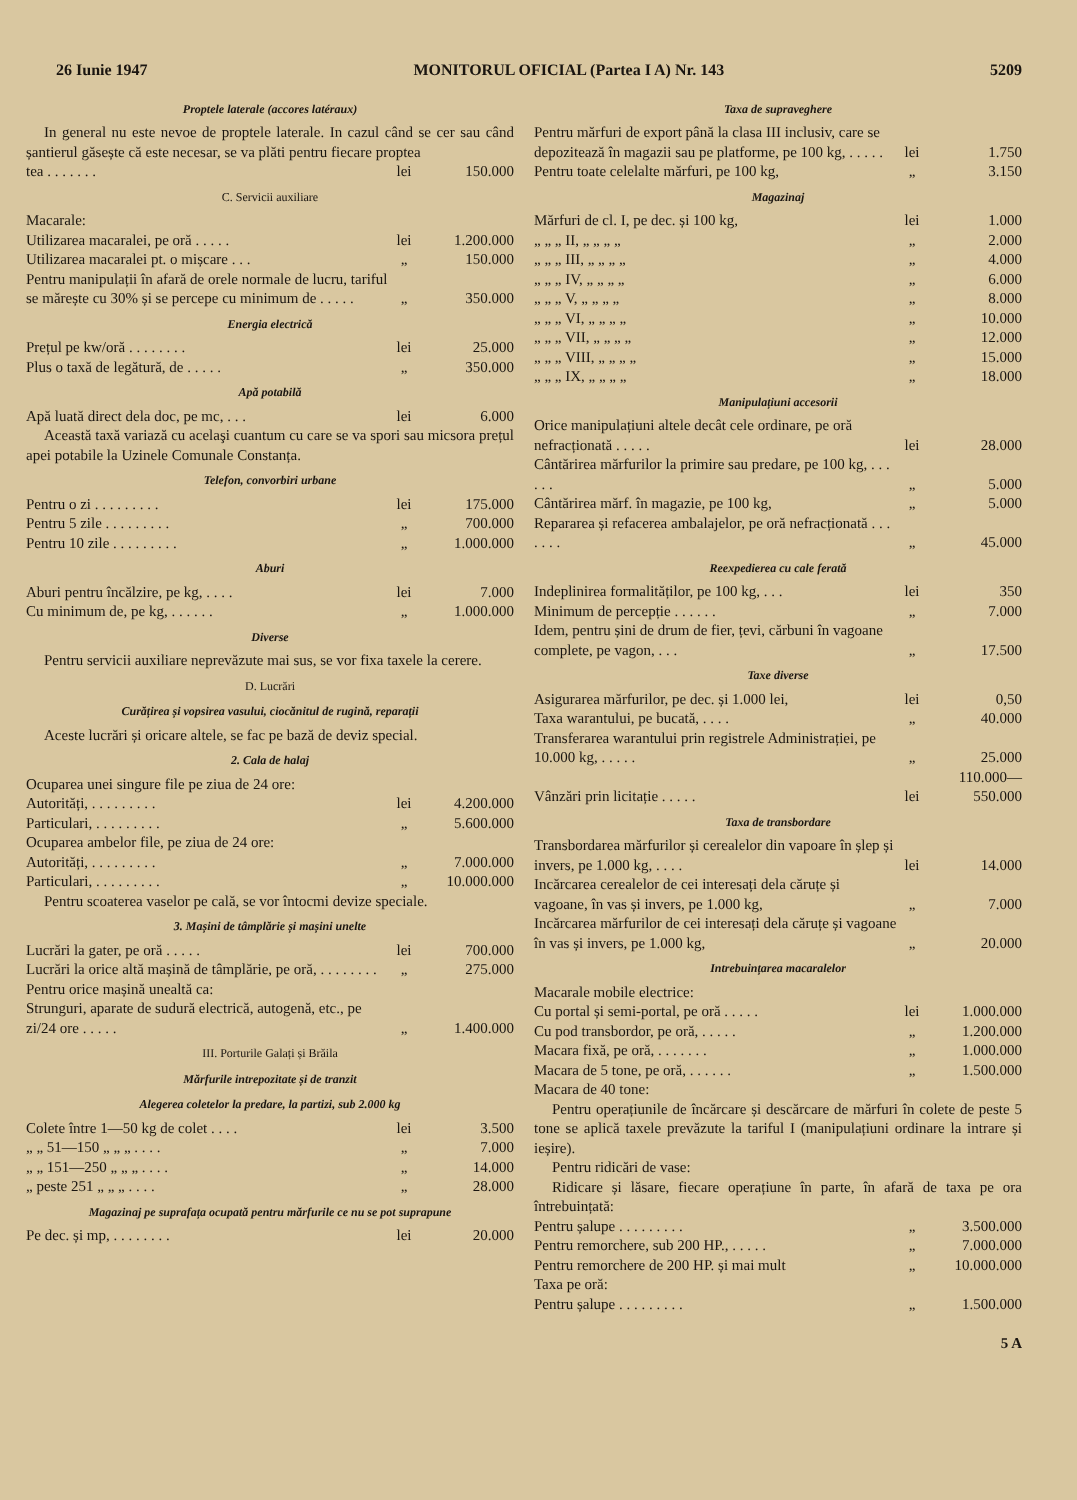26 Iunie 1947 MONITORUL OFICIAL (Partea I A) Nr. 143 5209
Proptele laterale (accores latéraux)
In general nu este nevoe de proptele laterale. In cazul când se cer sau când șantierul găsește că este necesar, se va plăti pentru fiecare propteа
| tea . . . . . . . | lei | 150.000 |
C. Servicii auxiliare
| Macarale: | | |
| Utilizarea macaralei, pe oră . . . . . | lei | 1.200.000 |
| Utilizarea macaralei pt. o mișcare . . . | „ | 150.000 |
| Pentru manipulații în afară de orele normale de lucru, tariful se mărește cu 30% și se percepe cu minimum de . . . . . | „ | 350.000 |
Energia electrică
| Prețul pe kw/oră . . . . . . . . | lei | 25.000 |
| Plus o taxă de legătură, de . . . . . | „ | 350.000 |
Apă potabilă
| Apă luată direct dela doc, pe mc, . . . | lei | 6.000 |
Această taxă variază cu acelaşi cuantum cu care se va spori sau micsora prețul apei potabile la Uzinele Comunale Constanța.
Telefon, convorbiri urbane
| Pentru o zi . . . . . . . . . | lei | 175.000 |
| Pentru 5 zile . . . . . . . . . | „ | 700.000 |
| Pentru 10 zile . . . . . . . . . | „ | 1.000.000 |
Aburi
| Aburi pentru încălzire, pe kg, . . . . | lei | 7.000 |
| Cu minimum de, pe kg, . . . . . . | „ | 1.000.000 |
Diverse
Pentru servicii auxiliare neprevăzute mai sus, se vor fixa taxele la cerere.
D. Lucrări
Curățirea și vopsirea vasului, ciocănitul de rugină, reparații
Aceste lucrări și oricare altele, se fac pe bază de deviz special.
2. Cala de halaj
| Ocuparea unei singure file pe ziua de 24 ore: | | |
| Autorități, . . . . . . . . . | lei | 4.200.000 |
| Particulari, . . . . . . . . . | „ | 5.600.000 |
| Ocuparea ambelor file, pe ziua de 24 ore: | | |
| Autorități, . . . . . . . . . | „ | 7.000.000 |
| Particulari, . . . . . . . . . | „ | 10.000.000 |
Pentru scoaterea vaselor pe cală, se vor întocmi devize speciale.
3. Mașini de tâmplărie și mașini unelte
| Lucrări la gater, pe oră . . . . . | lei | 700.000 |
| Lucrări la orice altă mașină de tâmplărie, pe oră, . . . . . . . . | „ | 275.000 |
| Pentru orice mașină unealtă ca: | | |
| Strunguri, aparate de sudură electrică, autogenă, etc., pe zi/24 ore . . . . . | „ | 1.400.000 |
III. Porturile Galați și Brăila
Mărfurile intrepozitate și de tranzit
Alegerea coletelor la predare, la partizi, sub 2.000 kg
| Colete între 1—50 kg de colet . . . . | lei | 3.500 |
| „ „ 51—150 „ „ „ . . . . | „ | 7.000 |
| „ „ 151—250 „ „ „ . . . . | „ | 14.000 |
| „ peste 251 „ „ „ . . . . | „ | 28.000 |
Magazinaj pe suprafața ocupată pentru mărfurile ce nu se pot suprapune
| Pe dec. și mp, . . . . . . . . | lei | 20.000 |
Taxa de supraveghere
| Pentru mărfuri de export până la clasa III inclusiv, care se depozitează în magazii sau pe platforme, pe 100 kg, . . . . . | lei | 1.750 |
| Pentru toate celelalte mărfuri, pe 100 kg, | „ | 3.150 |
Magazinaj
| Mărfuri de cl. I, pe dec. și 100 kg, | lei | 1.000 |
| „ „ „ II, „ „ „ „ | „ | 2.000 |
| „ „ „ III, „ „ „ „ | „ | 4.000 |
| „ „ „ IV, „ „ „ „ | „ | 6.000 |
| „ „ „ V, „ „ „ „ | „ | 8.000 |
| „ „ „ VI, „ „ „ „ | „ | 10.000 |
| „ „ „ VII, „ „ „ „ | „ | 12.000 |
| „ „ „ VIII, „ „ „ „ | „ | 15.000 |
| „ „ „ IX, „ „ „ „ | „ | 18.000 |
Manipulațiuni accesorii
| Orice manipulațiuni altele decât cele ordinare, pe oră nefracționată . . . . . | lei | 28.000 |
| Cântărirea mărfurilor la primire sau predare, pe 100 kg, . . . . . . | „ | 5.000 |
| Cântărirea mărf. în magazie, pe 100 kg, | „ | 5.000 |
| Repararea și refacerea ambalajelor, pe oră nefracționată . . . . . . . | „ | 45.000 |
Reexpedierea cu cale ferată
| Indeplinirea formalităților, pe 100 kg, . . . | lei | 350 |
| Minimum de percepție . . . . . . | „ | 7.000 |
| Idem, pentru șini de drum de fier, țevi, cărbuni în vagoane complete, pe vagon, . . . | „ | 17.500 |
Taxe diverse
| Asigurarea mărfurilor, pe dec. și 1.000 lei, | lei | 0,50 |
| Taxa warantului, pe bucată, . . . . | „ | 40.000 |
| Transferarea warantului prin registrele Administrației, pe 10.000 kg, . . . . . | „ | 25.000 |
| Vânzări prin licitație . . . . . | lei | 110.000—550.000 |
Taxa de transbordare
| Transbordarea mărfurilor și cerealelor din vapoare în șlep și invers, pe 1.000 kg, . . . . | lei | 14.000 |
| Incărcarea cerealelor de cei interesați dela căruțe și vagoane, în vas și invers, pe 1.000 kg, | „ | 7.000 |
| Incărcarea mărfurilor de cei interesați dela căruțe și vagoane în vas și invers, pe 1.000 kg, | „ | 20.000 |
Intrebuințarea macaralelor
| Macarale mobile electrice: | | |
| Cu portal și semi-portal, pe oră . . . . . | lei | 1.000.000 |
| Cu pod transbordor, pe oră, . . . . . | „ | 1.200.000 |
| Macara fixă, pe oră, . . . . . . . | „ | 1.000.000 |
| Macara de 5 tone, pe oră, . . . . . . | „ | 1.500.000 |
| Macara de 40 tone: | | |
Pentru operațiunile de încărcare și descărcare de mărfuri în colete de peste 5 tone se aplică taxele prevăzute la tariful I (manipulațiuni ordinare la intrare și ieșire).
Pentru ridicări de vase:
Ridicare și lăsare, fiecare operațiune în parte, în afară de taxa pe ora întrebuințată:
| Pentru șalupe . . . . . . . . . | „ | 3.500.000 |
| Pentru remorchere, sub 200 HP., . . . . . | „ | 7.000.000 |
| Pentru remorchere de 200 HP. și mai mult | „ | 10.000.000 |
| Taxa pe oră: | | |
| Pentru șalupe . . . . . . . . . | „ | 1.500.000 |
5 A